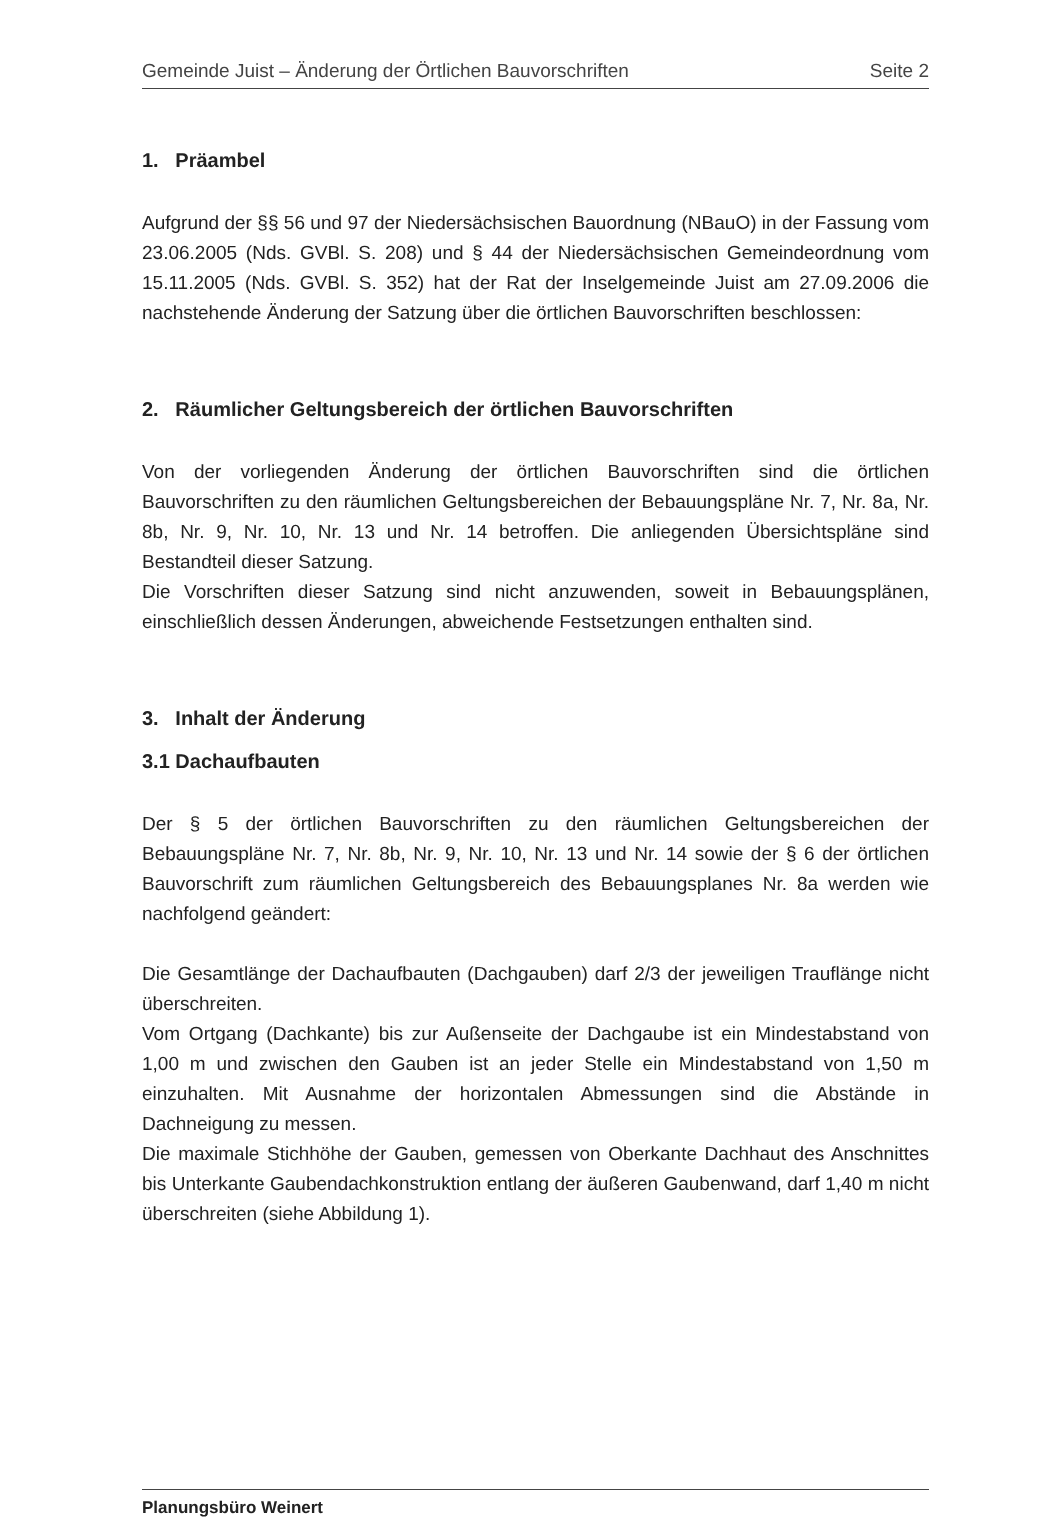Gemeinde Juist – Änderung der Örtlichen Bauvorschriften Seite 2
1. Präambel
Aufgrund der §§ 56 und 97 der Niedersächsischen Bauordnung (NBauO) in der Fassung vom 23.06.2005 (Nds. GVBl. S. 208) und § 44 der Niedersächsischen Gemeindeordnung vom 15.11.2005 (Nds. GVBl. S. 352) hat der Rat der Inselgemeinde Juist am 27.09.2006 die nachstehende Änderung der Satzung über die örtlichen Bauvorschriften beschlossen:
2. Räumlicher Geltungsbereich der örtlichen Bauvorschriften
Von der vorliegenden Änderung der örtlichen Bauvorschriften sind die örtlichen Bauvorschriften zu den räumlichen Geltungsbereichen der Bebauungspläne Nr. 7, Nr. 8a, Nr. 8b, Nr. 9, Nr. 10, Nr. 13 und Nr. 14 betroffen. Die anliegenden Übersichtspläne sind Bestandteil dieser Satzung.
Die Vorschriften dieser Satzung sind nicht anzuwenden, soweit in Bebauungsplänen, einschließlich dessen Änderungen, abweichende Festsetzungen enthalten sind.
3. Inhalt der Änderung
3.1 Dachaufbauten
Der § 5 der örtlichen Bauvorschriften zu den räumlichen Geltungsbereichen der Bebauungspläne Nr. 7, Nr. 8b, Nr. 9, Nr. 10, Nr. 13 und Nr. 14 sowie der § 6 der örtlichen Bauvorschrift zum räumlichen Geltungsbereich des Bebauungsplanes Nr. 8a werden wie nachfolgend geändert:
Die Gesamtlänge der Dachaufbauten (Dachgauben) darf 2/3 der jeweiligen Trauflänge nicht überschreiten.
Vom Ortgang (Dachkante) bis zur Außenseite der Dachgaube ist ein Mindestabstand von 1,00 m und zwischen den Gauben ist an jeder Stelle ein Mindestabstand von 1,50 m einzuhalten. Mit Ausnahme der horizontalen Abmessungen sind die Abstände in Dachneigung zu messen.
Die maximale Stichhöhe der Gauben, gemessen von Oberkante Dachhaut des Anschnittes bis Unterkante Gaubendachkonstruktion entlang der äußeren Gaubenwand, darf 1,40 m nicht überschreiten (siehe Abbildung 1).
Planungsbüro Weinert